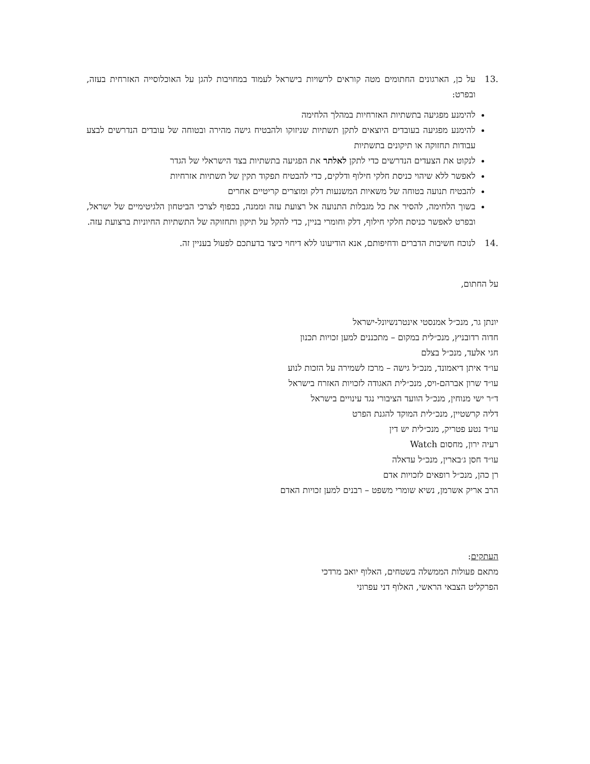.13 על כן, הארגונים החתומים מטה קוראים לרשויות בישראל לעמוד במחויבות להגן על האוכלוסייה האזרחית בעזה, ובפרט:
להימנע מפגיעה בתשתיות האזרחיות במהלך הלחימה
להימנע מפגיעה בעובדים היוצאים לתקן תשתיות שניזוקו ולהבטיח גישה מהירה ובטוחה של עובדים הנדרשים לבצע עבודות תחזוקה או תיקונים בתשתיות
לנקוט את הצעדים הנדרשים כדי לתקן לאלתר את הפגיעה בתשתיות בצד הישראלי של הגדר
לאפשר ללא שיהוי כניסת חלקי חילוף ודלקים, כדי להבטיח תפקוד תקין של תשתיות אזרחיות
להבטיח תנועה בטוחה של משאיות המשנעות דלק ומוצרים קריטיים אחרים
בשוך הלחימה, להסיר את כל מגבלות התנועה אל רצועת עזה וממנה, בכפוף לצרכי הביטחון הלגיטימיים של ישראל, ובפרט לאפשר כניסת חלקי חילוף, דלק וחומרי בניין, כדי להקל על תיקון ותחזוקה של התשתיות החיוניות ברצועת עזה.
.14 לנוכח חשיבות הדברים ודחיפותם, אנא הודיעונו ללא דיחוי כיצד בדעתכם לפעול בעניין זה.
על החתום,
יונתן גר, מנכ״ל אמנסטי אינטרנשיונל-ישראל
חדוה רדובניץ, מנכ״לית במקום – מתכננים למען זכויות תכנון
חגי אלעד, מנכ״ל בצלם
עו״ד איתן דיאמונד, מנכ״ל גישה – מרכז לשמירה על הזכות לנוע
עו״ד שרון אברהם-ויס, מנכ״לית האגודה לזכויות האזרח בישראל
ד״ר ישי מנוחין, מנכ״ל הוועד הציבורי נגד עינויים בישראל
דליה קרשטיין, מנכ״לית המוקד להגנת הפרט
עו״ד נטע פטריק, מנכ״לית יש דין
רעיה ירון, מחסום Watch
עו״ד חסן ג׳בארין, מנכ״ל עדאלה
רן כהן, מנכ״ל רופאים לזכויות אדם
הרב אריק אשרמן, נשיא שומרי משפט – רבנים למען זכויות האדם
העתקים:
מתאם פעולות הממשלה בשטחים, האלוף יואב מרדכי
הפרקליט הצבאי הראשי, האלוף דני עפרוני